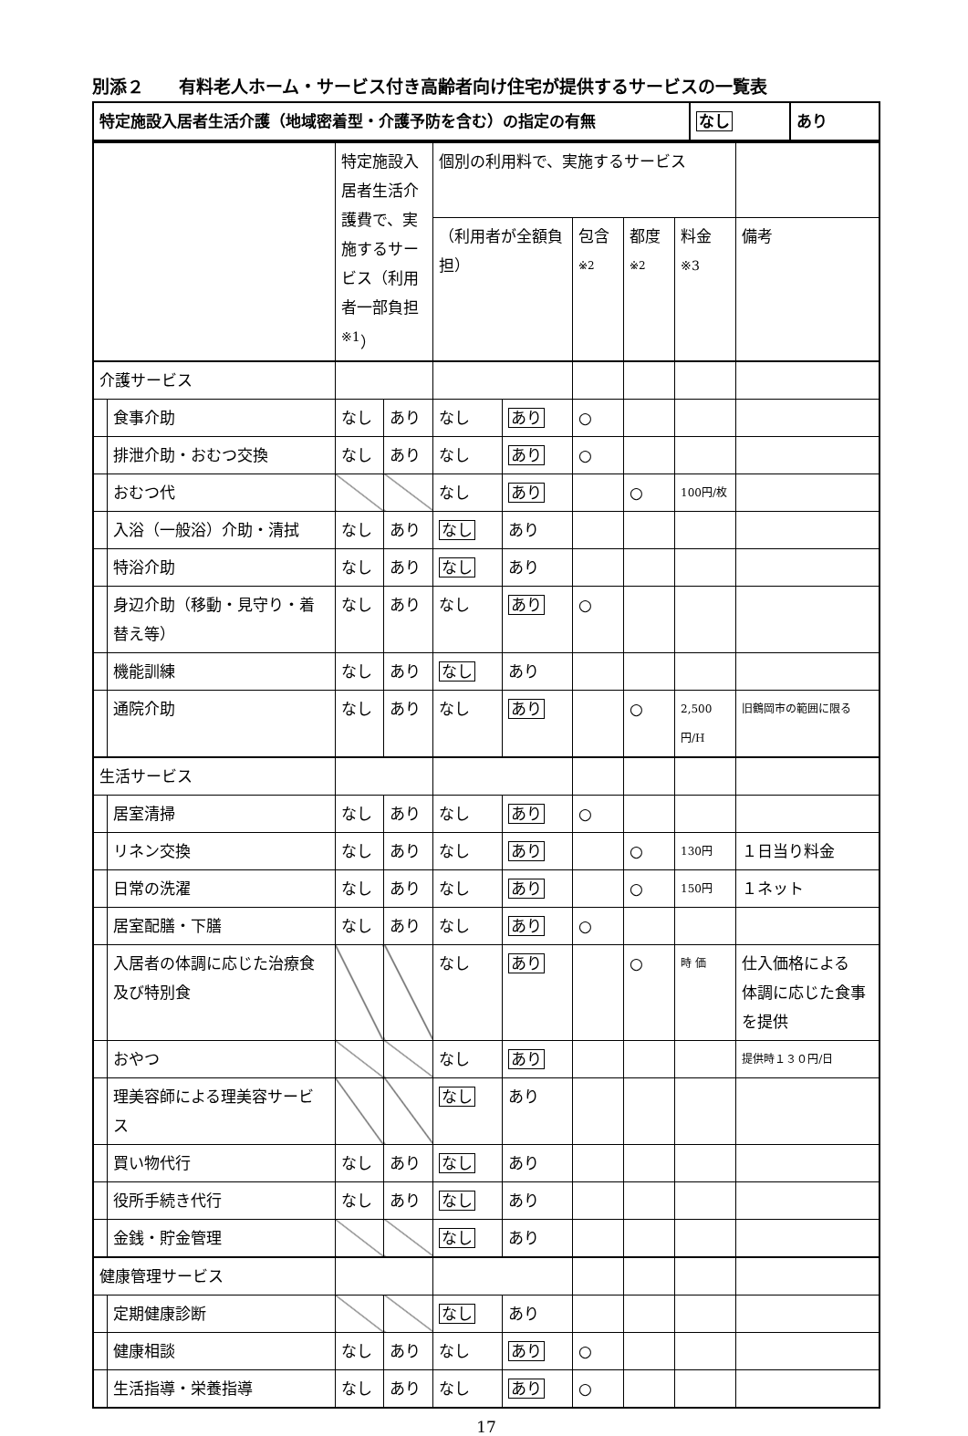別添２　　有料老人ホーム・サービス付き高齢者向け住宅が提供するサービスの一覧表
| 特定施設入居者生活介護（地域密着型・介護予防を含む）の指定の有無 | なし | あり |
| | | 特定施設入居者生活介護費で、実施するサービス（利用者一部負担<sup>※1</sup>） | | 個別の利用料で、実施するサービス | | | | | |
| | | | | （利用者が全額負担） | | 包含<sup>※2</sup> | 都度<sup>※2</sup> | 料金<sup>※3</sup> | 備考 |
| 介護サービス | | | | | | | | | |
| | 食事介助 | なし | あり | なし | あり | ○ | | | |
| | 排泄介助・おむつ交換 | なし | あり | なし | あり | ○ | | | |
| | おむつ代 | | | なし | あり | | ○ | 100円/枚 | |
| | 入浴（一般浴）介助・清拭 | なし | あり | なし | あり | | | | |
| | 特浴介助 | なし | あり | なし | あり | | | | |
| | 身辺介助（移動・見守り・着替え等） | なし | あり | なし | あり | ○ | | | |
| | 機能訓練 | なし | あり | なし | あり | | | | |
| | 通院介助 | なし | あり | なし | あり | | ○ | 2,500円/H | 旧鶴岡市の範囲に限る |
| 生活サービス | | | | | | | | | |
| | 居室清掃 | なし | あり | なし | あり | ○ | | | |
| | リネン交換 | なし | あり | なし | あり | | ○ | 130円 | １日当り料金 |
| | 日常の洗濯 | なし | あり | なし | あり | | ○ | 150円 | １ネット |
| | 居室配膳・下膳 | なし | あり | なし | あり | ○ | | | |
| | 入居者の体調に応じた治療食及び特別食 | | | なし | あり | | ○ | 時 価 | 仕入価格による 体調に応じた食事を提供 |
| | おやつ | | | なし | あり | | | | 提供時１３０円/日 |
| | 理美容師による理美容サービス | | | なし | あり | | | | |
| | 買い物代行 | なし | あり | なし | あり | | | | |
| | 役所手続き代行 | なし | あり | なし | あり | | | | |
| | 金銭・貯金管理 | | | なし | あり | | | | |
| 健康管理サービス | | | | | | | | | |
| | 定期健康診断 | | | なし | あり | | | | |
| | 健康相談 | なし | あり | なし | あり | ○ | | | |
| | 生活指導・栄養指導 | なし | あり | なし | あり | ○ | | | |
17